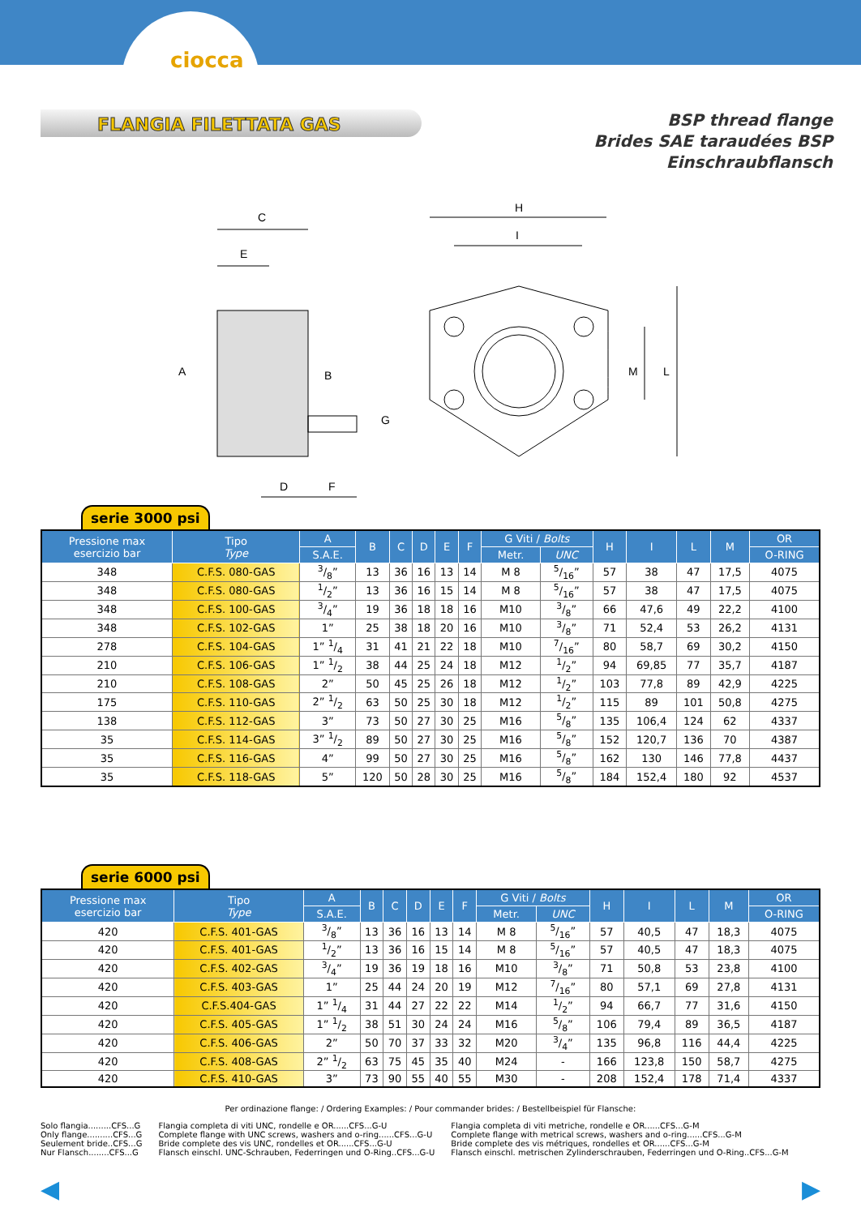ciocca
FLANGIA FILETTATA GAS
BSP thread flange
Brides SAE taraudées BSP
Einschraubflansch
C
E
A
B
G
D
F
H
I
M
L
serie 3000 psi
| Pressione max esercizio bar | Tipo Type | A | B | C | D | E | F | G Viti / Bolts | | H | I | L | M | OR |
| --- | --- | --- | --- | --- | --- | --- | --- | --- | --- | --- | --- | --- | --- | --- |
| | | S.A.E. | | | | | | Metr. | UNC | | | | | O-RING |
| 348 | C.F.S. 080-GAS | 3/8” | 13 | 36 | 16 | 13 | 14 | M 8 | 5/16” | 57 | 38 | 47 | 17,5 | 4075 |
| 348 | C.F.S. 080-GAS | 1/2” | 13 | 36 | 16 | 15 | 14 | M 8 | 5/16” | 57 | 38 | 47 | 17,5 | 4075 |
| 348 | C.F.S. 100-GAS | 3/4” | 19 | 36 | 18 | 18 | 16 | M10 | 3/8” | 66 | 47,6 | 49 | 22,2 | 4100 |
| 348 | C.F.S. 102-GAS | 1” | 25 | 38 | 18 | 20 | 16 | M10 | 3/8” | 71 | 52,4 | 53 | 26,2 | 4131 |
| 278 | C.F.S. 104-GAS | 1” 1/4 | 31 | 41 | 21 | 22 | 18 | M10 | 7/16” | 80 | 58,7 | 69 | 30,2 | 4150 |
| 210 | C.F.S. 106-GAS | 1” 1/2 | 38 | 44 | 25 | 24 | 18 | M12 | 1/2” | 94 | 69,85 | 77 | 35,7 | 4187 |
| 210 | C.F.S. 108-GAS | 2” | 50 | 45 | 25 | 26 | 18 | M12 | 1/2” | 103 | 77,8 | 89 | 42,9 | 4225 |
| 175 | C.F.S. 110-GAS | 2” 1/2 | 63 | 50 | 25 | 30 | 18 | M12 | 1/2” | 115 | 89 | 101 | 50,8 | 4275 |
| 138 | C.F.S. 112-GAS | 3” | 73 | 50 | 27 | 30 | 25 | M16 | 5/8” | 135 | 106,4 | 124 | 62 | 4337 |
| 35 | C.F.S. 114-GAS | 3” 1/2 | 89 | 50 | 27 | 30 | 25 | M16 | 5/8” | 152 | 120,7 | 136 | 70 | 4387 |
| 35 | C.F.S. 116-GAS | 4” | 99 | 50 | 27 | 30 | 25 | M16 | 5/8” | 162 | 130 | 146 | 77,8 | 4437 |
| 35 | C.F.S. 118-GAS | 5” | 120 | 50 | 28 | 30 | 25 | M16 | 5/8” | 184 | 152,4 | 180 | 92 | 4537 |
serie 6000 psi
| Pressione max esercizio bar | Tipo Type | A | B | C | D | E | F | G Viti / Bolts | | H | I | L | M | OR |
| --- | --- | --- | --- | --- | --- | --- | --- | --- | --- | --- | --- | --- | --- | --- |
| | | S.A.E. | | | | | | Metr. | UNC | | | | | O-RING |
| 420 | C.F.S. 401-GAS | 3/8” | 13 | 36 | 16 | 13 | 14 | M 8 | 5/16” | 57 | 40,5 | 47 | 18,3 | 4075 |
| 420 | C.F.S. 401-GAS | 1/2” | 13 | 36 | 16 | 15 | 14 | M 8 | 5/16” | 57 | 40,5 | 47 | 18,3 | 4075 |
| 420 | C.F.S. 402-GAS | 3/4” | 19 | 36 | 19 | 18 | 16 | M10 | 3/8” | 71 | 50,8 | 53 | 23,8 | 4100 |
| 420 | C.F.S. 403-GAS | 1” | 25 | 44 | 24 | 20 | 19 | M12 | 7/16” | 80 | 57,1 | 69 | 27,8 | 4131 |
| 420 | C.F.S.404-GAS | 1” 1/4 | 31 | 44 | 27 | 22 | 22 | M14 | 1/2” | 94 | 66,7 | 77 | 31,6 | 4150 |
| 420 | C.F.S. 405-GAS | 1” 1/2 | 38 | 51 | 30 | 24 | 24 | M16 | 5/8” | 106 | 79,4 | 89 | 36,5 | 4187 |
| 420 | C.F.S. 406-GAS | 2” | 50 | 70 | 37 | 33 | 32 | M20 | 3/4” | 135 | 96,8 | 116 | 44,4 | 4225 |
| 420 | C.F.S. 408-GAS | 2” 1/2 | 63 | 75 | 45 | 35 | 40 | M24 | - | 166 | 123,8 | 150 | 58,7 | 4275 |
| 420 | C.F.S. 410-GAS | 3” | 73 | 90 | 55 | 40 | 55 | M30 | - | 208 | 152,4 | 178 | 71,4 | 4337 |
Per ordinazione flange: / Ordering Examples: / Pour commander brides: / Bestellbeispiel für Flansche:
Solo flangia.........CFS...G
Only flange..........CFS...G
Seulement bride..CFS...G
Nur Flansch........CFS...G
Flangia completa di viti UNC, rondelle e OR......CFS...G-U
Complete flange with UNC screws, washers and o-ring......CFS...G-U
Bride complete des vis UNC, rondelles et OR......CFS...G-U
Flansch einschl. UNC-Schrauben, Federringen und O-Ring..CFS...G-U
Flangia completa di viti metriche, rondelle e OR......CFS...G-M
Complete flange with metrical screws, washers and o-ring......CFS...G-M
Bride complete des vis métriques, rondelles et OR......CFS...G-M
Flansch einschl. metrischen Zylinderschrauben, Federringen und O-Ring..CFS...G-M
◀ ▶